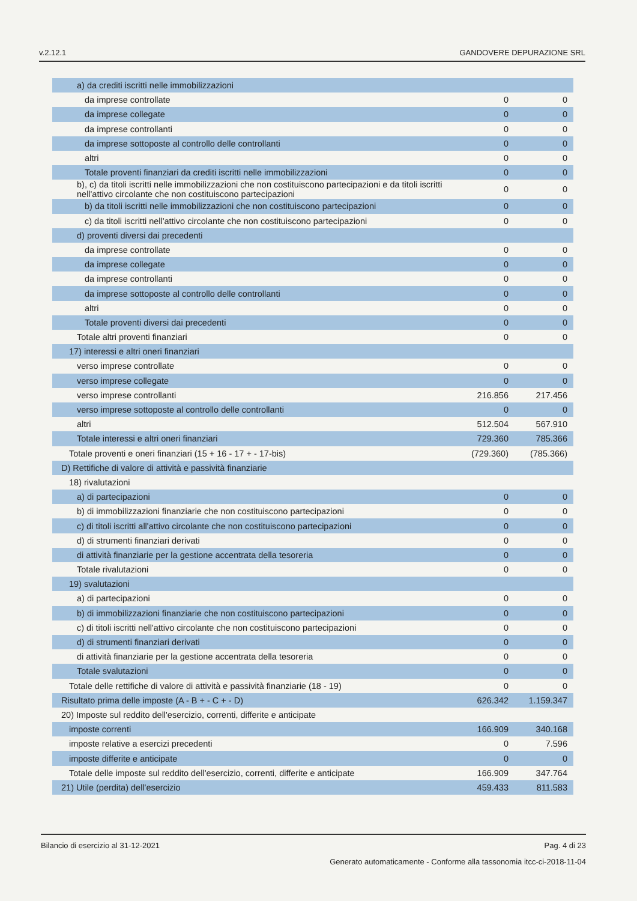v.2.12.1 GANDOVERE DEPURAZIONE SRL
| a) da crediti iscritti nelle immobilizzazioni | | |
| da imprese controllate | 0 | 0 |
| da imprese collegate | 0 | 0 |
| da imprese controllanti | 0 | 0 |
| da imprese sottoposte al controllo delle controllanti | 0 | 0 |
| altri | 0 | 0 |
| Totale proventi finanziari da crediti iscritti nelle immobilizzazioni | 0 | 0 |
| b), c) da titoli iscritti nelle immobilizzazioni che non costituiscono partecipazioni e da titoli iscritti nell'attivo circolante che non costituiscono partecipazioni | 0 | 0 |
| b) da titoli iscritti nelle immobilizzazioni che non costituiscono partecipazioni | 0 | 0 |
| c) da titoli iscritti nell'attivo circolante che non costituiscono partecipazioni | 0 | 0 |
| d) proventi diversi dai precedenti | | |
| da imprese controllate | 0 | 0 |
| da imprese collegate | 0 | 0 |
| da imprese controllanti | 0 | 0 |
| da imprese sottoposte al controllo delle controllanti | 0 | 0 |
| altri | 0 | 0 |
| Totale proventi diversi dai precedenti | 0 | 0 |
| Totale altri proventi finanziari | 0 | 0 |
| 17) interessi e altri oneri finanziari | | |
| verso imprese controllate | 0 | 0 |
| verso imprese collegate | 0 | 0 |
| verso imprese controllanti | 216.856 | 217.456 |
| verso imprese sottoposte al controllo delle controllanti | 0 | 0 |
| altri | 512.504 | 567.910 |
| Totale interessi e altri oneri finanziari | 729.360 | 785.366 |
| Totale proventi e oneri finanziari (15 + 16 - 17 + - 17-bis) | (729.360) | (785.366) |
| D) Rettifiche di valore di attività e passività finanziarie | | |
| 18) rivalutazioni | | |
| a) di partecipazioni | 0 | 0 |
| b) di immobilizzazioni finanziarie che non costituiscono partecipazioni | 0 | 0 |
| c) di titoli iscritti all'attivo circolante che non costituiscono partecipazioni | 0 | 0 |
| d) di strumenti finanziari derivati | 0 | 0 |
| di attività finanziarie per la gestione accentrata della tesoreria | 0 | 0 |
| Totale rivalutazioni | 0 | 0 |
| 19) svalutazioni | | |
| a) di partecipazioni | 0 | 0 |
| b) di immobilizzazioni finanziarie che non costituiscono partecipazioni | 0 | 0 |
| c) di titoli iscritti nell'attivo circolante che non costituiscono partecipazioni | 0 | 0 |
| d) di strumenti finanziari derivati | 0 | 0 |
| di attività finanziarie per la gestione accentrata della tesoreria | 0 | 0 |
| Totale svalutazioni | 0 | 0 |
| Totale delle rettifiche di valore di attività e passività finanziarie (18 - 19) | 0 | 0 |
| Risultato prima delle imposte (A - B + - C + - D) | 626.342 | 1.159.347 |
| 20) Imposte sul reddito dell'esercizio, correnti, differite e anticipate | | |
| imposte correnti | 166.909 | 340.168 |
| imposte relative a esercizi precedenti | 0 | 7.596 |
| imposte differite e anticipate | 0 | 0 |
| Totale delle imposte sul reddito dell'esercizio, correnti, differite e anticipate | 166.909 | 347.764 |
| 21) Utile (perdita) dell'esercizio | 459.433 | 811.583 |
Bilancio di esercizio al 31-12-2021 Pag. 4 di 23
Generato automaticamente - Conforme alla tassonomia itcc-ci-2018-11-04